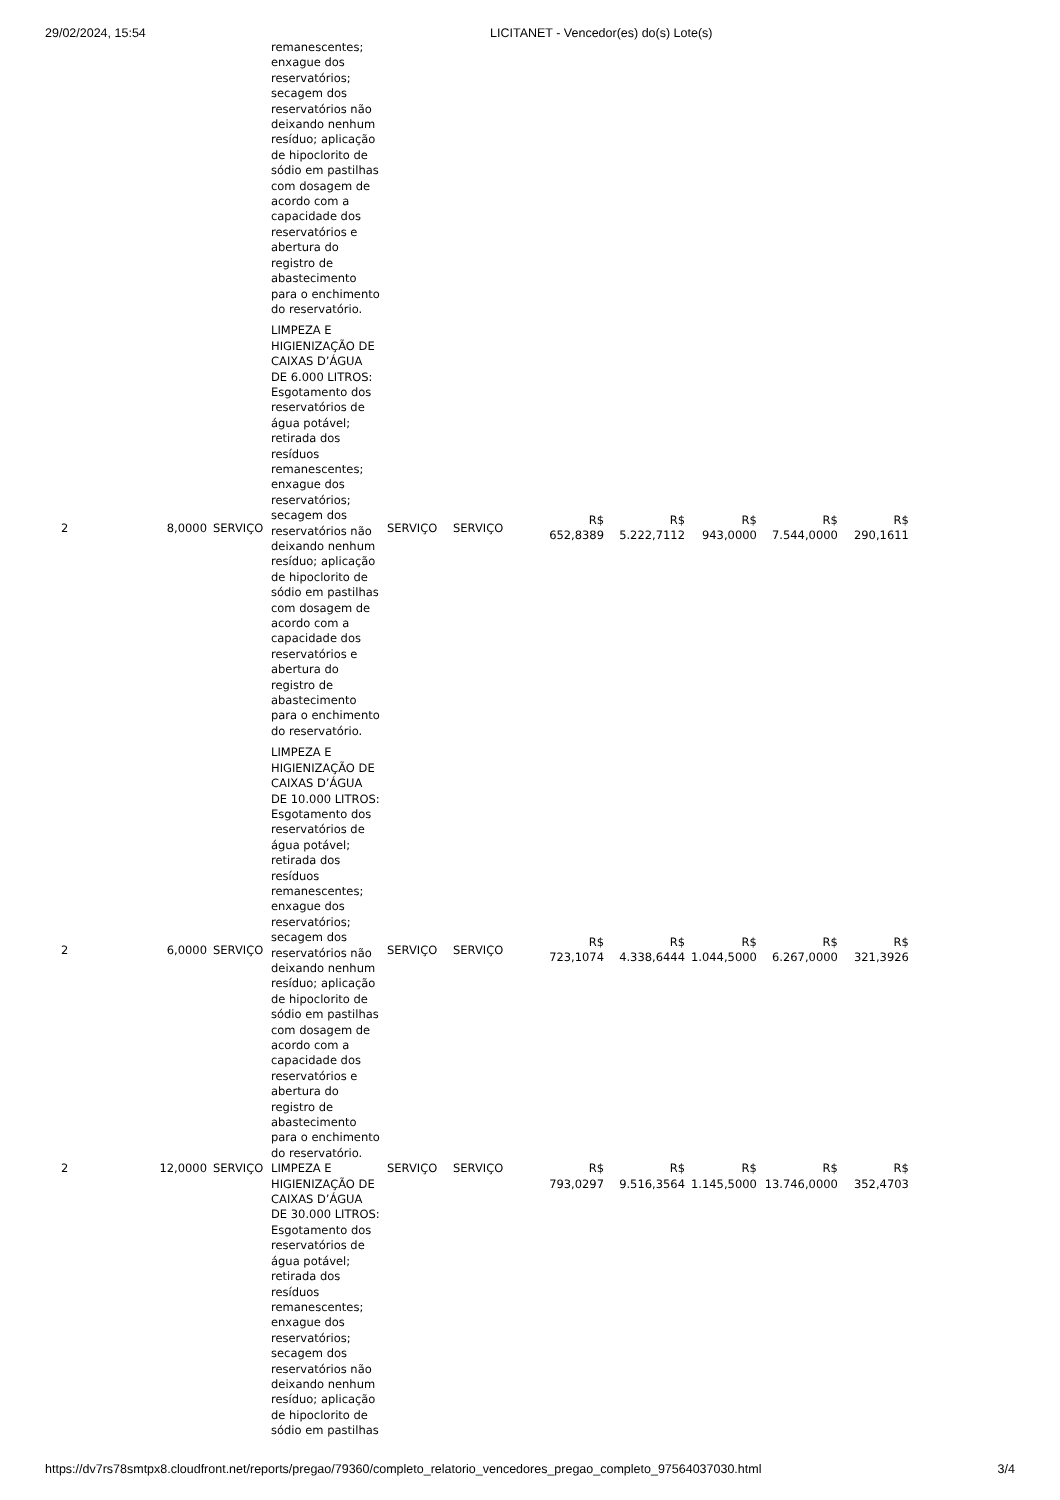29/02/2024, 15:54 LICITANET - Vencedor(es) do(s) Lote(s)
| | | | remanescentes; enxague dos reservatórios; secagem dos reservatórios não deixando nenhum resíduo; aplicação de hipoclorito de sódio em pastilhas com dosagem de acordo com a capacidade dos reservatórios e abertura do registro de abastecimento para o enchimento do reservatório. | | | | | | | |
| 2 | 8,0000 | SERVIÇO | LIMPEZA E HIGIENIZAÇÃO DE CAIXAS D’ÁGUA DE 6.000 LITROS: Esgotamento dos reservatórios de água potável; retirada dos resíduos remanescentes; enxague dos reservatórios; secagem dos reservatórios não deixando nenhum resíduo; aplicação de hipoclorito de sódio em pastilhas com dosagem de acordo com a capacidade dos reservatórios e abertura do registro de abastecimento para o enchimento do reservatório. | SERVIÇO | SERVIÇO | R$ 652,8389 | R$ 5.222,7112 | R$ 943,0000 | R$ 7.544,0000 | R$ 290,1611 |
| 2 | 6,0000 | SERVIÇO | LIMPEZA E HIGIENIZAÇÃO DE CAIXAS D’ÁGUA DE 10.000 LITROS: Esgotamento dos reservatórios de água potável; retirada dos resíduos remanescentes; enxague dos reservatórios; secagem dos reservatórios não deixando nenhum resíduo; aplicação de hipoclorito de sódio em pastilhas com dosagem de acordo com a capacidade dos reservatórios e abertura do registro de abastecimento para o enchimento do reservatório. | SERVIÇO | SERVIÇO | R$ 723,1074 | R$ 4.338,6444 | R$ 1.044,5000 | R$ 6.267,0000 | R$ 321,3926 |
| 2 | 12,0000 | SERVIÇO | LIMPEZA E HIGIENIZAÇÃO DE CAIXAS D’ÁGUA DE 30.000 LITROS: Esgotamento dos reservatórios de água potável; retirada dos resíduos remanescentes; enxague dos reservatórios; secagem dos reservatórios não deixando nenhum resíduo; aplicação de hipoclorito de sódio em pastilhas | SERVIÇO | SERVIÇO | R$ 793,0297 | R$ 9.516,3564 | R$ 1.145,5000 | R$ 13.746,0000 | R$ 352,4703 |
https://dv7rs78smtpx8.cloudfront.net/reports/pregao/79360/completo_relatorio_vencedores_pregao_completo_97564037030.html 3/4